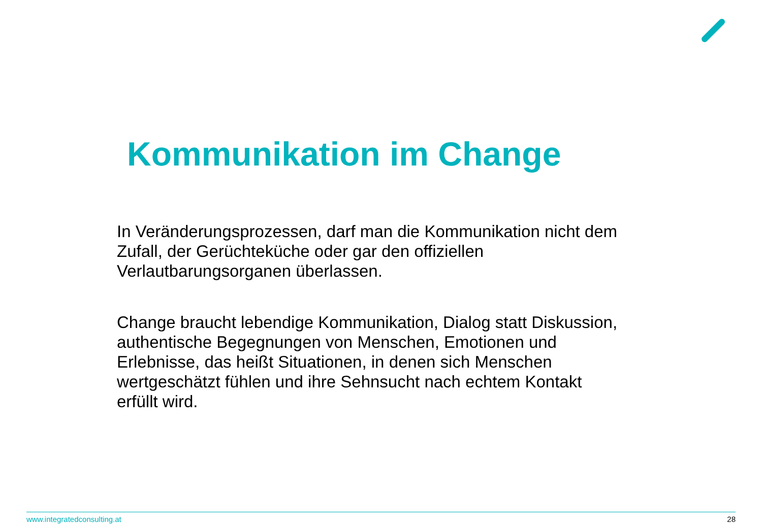Kommunikation im Change
In Veränderungsprozessen, darf man die Kommunikation nicht dem Zufall, der Gerüchteküche oder gar den offiziellen Verlautbarungsorganen überlassen.
Change braucht lebendige Kommunikation, Dialog statt Diskussion, authentische Begegnungen von Menschen, Emotionen und Erlebnisse, das heißt Situationen, in denen sich Menschen wertgeschätzt fühlen und ihre Sehnsucht nach echtem Kontakt erfüllt wird.
www.integratedconsulting.at 28